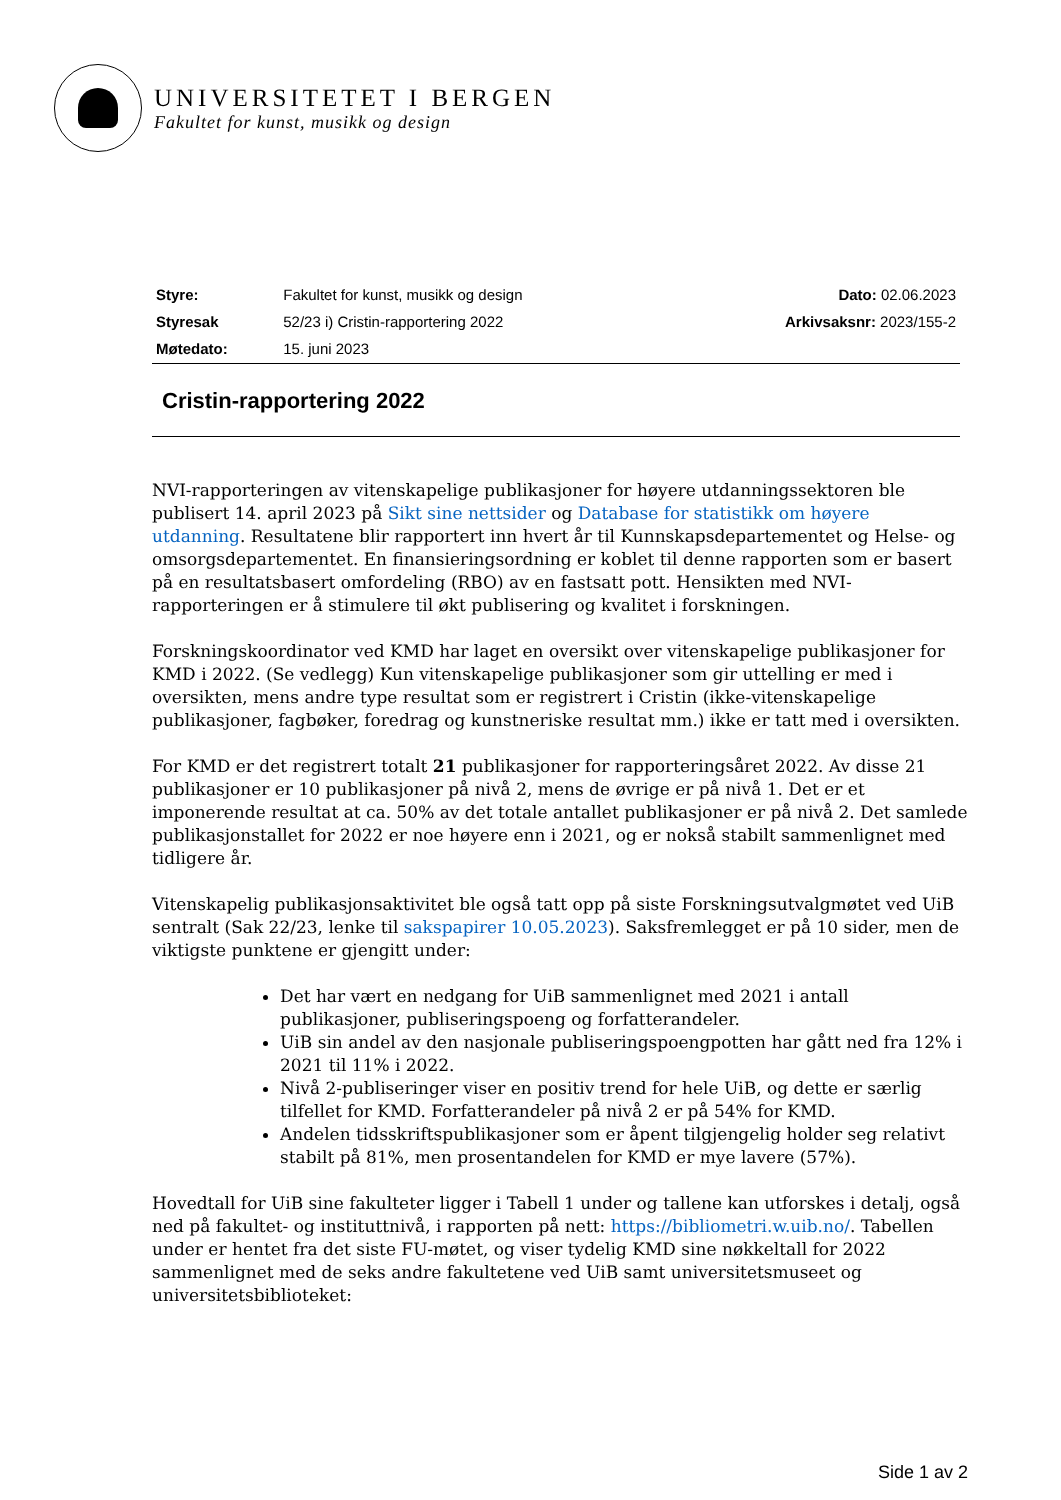UNIVERSITETET I BERGEN
Fakultet for kunst, musikk og design
| Styre: | Fakultet for kunst, musikk og design | Dato: 02.06.2023 |
| Styresak | 52/23 i) Cristin-rapportering 2022 | Arkivsaksnr: 2023/155-2 |
| Møtedato: | 15. juni 2023 | |
Cristin-rapportering 2022
NVI-rapporteringen av vitenskapelige publikasjoner for høyere utdanningssektoren ble publisert 14. april 2023 på Sikt sine nettsider og Database for statistikk om høyere utdanning. Resultatene blir rapportert inn hvert år til Kunnskapsdepartementet og Helse- og omsorgsdepartementet. En finansieringsordning er koblet til denne rapporten som er basert på en resultatsbasert omfordeling (RBO) av en fastsatt pott. Hensikten med NVI-rapporteringen er å stimulere til økt publisering og kvalitet i forskningen.
Forskningskoordinator ved KMD har laget en oversikt over vitenskapelige publikasjoner for KMD i 2022. (Se vedlegg) Kun vitenskapelige publikasjoner som gir uttelling er med i oversikten, mens andre type resultat som er registrert i Cristin (ikke-vitenskapelige publikasjoner, fagbøker, foredrag og kunstneriske resultat mm.) ikke er tatt med i oversikten.
For KMD er det registrert totalt 21 publikasjoner for rapporteringsåret 2022. Av disse 21 publikasjoner er 10 publikasjoner på nivå 2, mens de øvrige er på nivå 1. Det er et imponerende resultat at ca. 50% av det totale antallet publikasjoner er på nivå 2. Det samlede publikasjonstallet for 2022 er noe høyere enn i 2021, og er nokså stabilt sammenlignet med tidligere år.
Vitenskapelig publikasjonsaktivitet ble også tatt opp på siste Forskningsutvalgmøtet ved UiB sentralt (Sak 22/23, lenke til sakspapirer 10.05.2023). Saksfremlegget er på 10 sider, men de viktigste punktene er gjengitt under:
Det har vært en nedgang for UiB sammenlignet med 2021 i antall publikasjoner, publiseringspoeng og forfatterandeler.
UiB sin andel av den nasjonale publiseringspoengpotten har gått ned fra 12% i 2021 til 11% i 2022.
Nivå 2-publiseringer viser en positiv trend for hele UiB, og dette er særlig tilfellet for KMD. Forfatterandeler på nivå 2 er på 54% for KMD.
Andelen tidsskriftspublikasjoner som er åpent tilgjengelig holder seg relativt stabilt på 81%, men prosentandelen for KMD er mye lavere (57%).
Hovedtall for UiB sine fakulteter ligger i Tabell 1 under og tallene kan utforskes i detalj, også ned på fakultet- og instituttnivå, i rapporten på nett: https://bibliometri.w.uib.no/. Tabellen under er hentet fra det siste FU-møtet, og viser tydelig KMD sine nøkkeltall for 2022 sammenlignet med de seks andre fakultetene ved UiB samt universitetsmuseet og universitetsbiblioteket:
Side 1 av 2